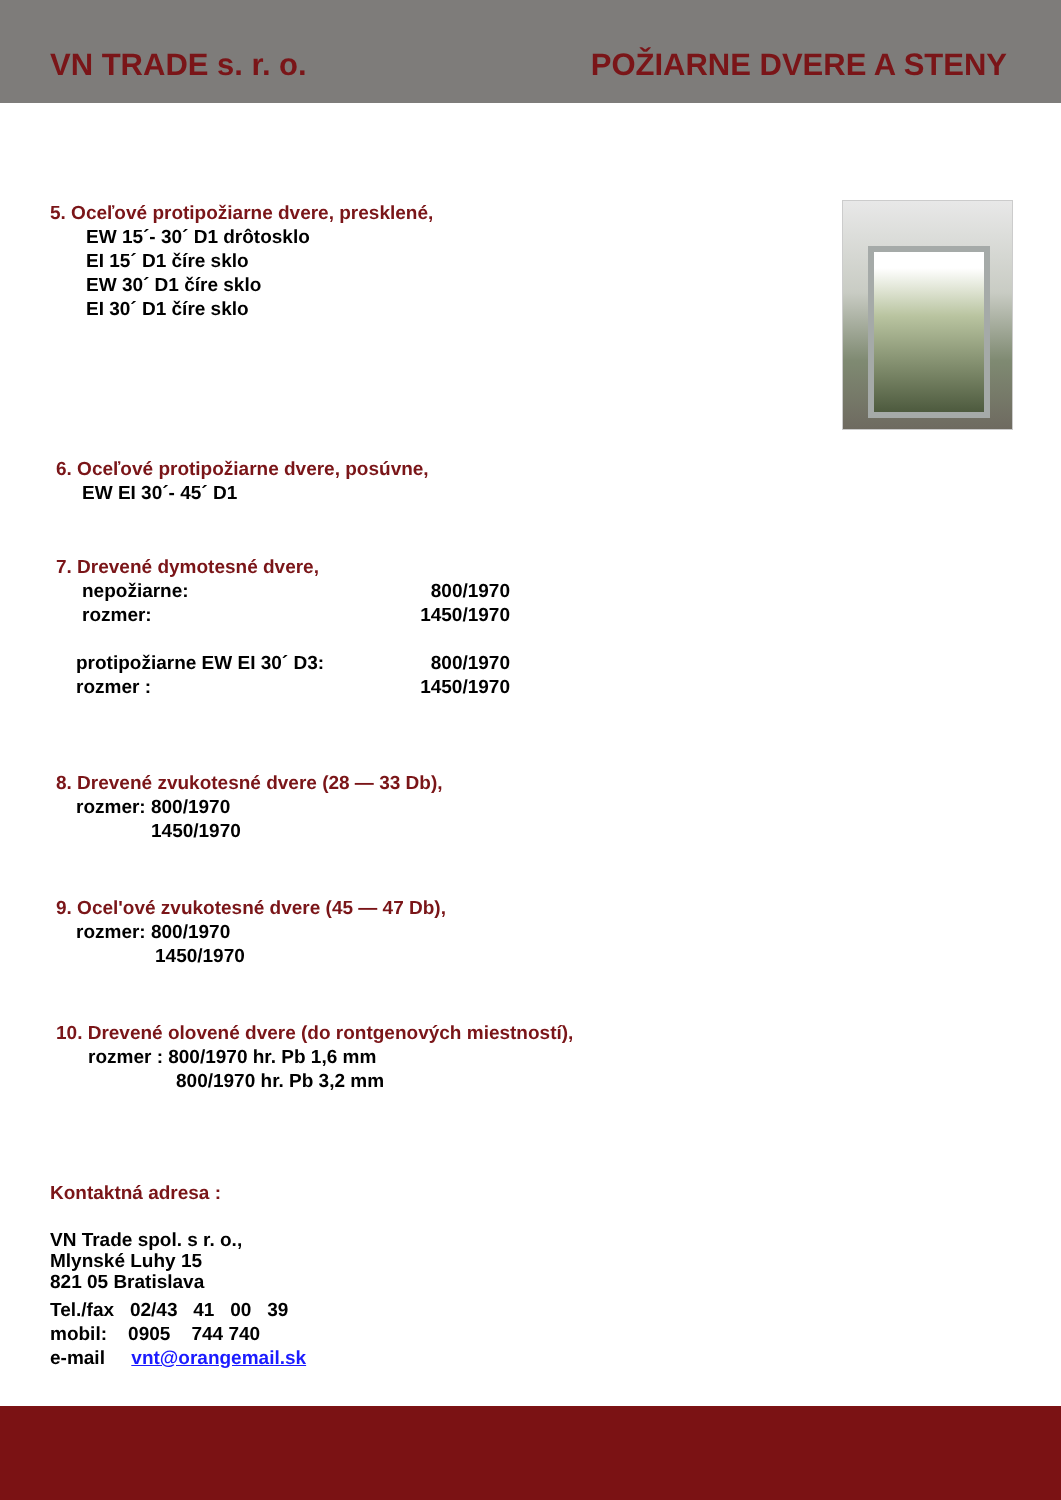VN TRADE s. r. o.
POŽIARNE DVERE A STENY
5. Oceľové protipožiarne dvere, presklené,
EW 15´- 30´ D1 drôtosklo
EI 15´ D1 číre sklo
EW 30´ D1 číre sklo
EI 30´ D1 číre sklo
6. Oceľové protipožiarne dvere, posúvne,
EW EI 30´- 45´ D1
7. Drevené dymotesné dvere,
nepožiarne:
rozmer: 800/1970
1450/1970
protipožiarne EW EI 30´ D3:
rozmer : 800/1970
1450/1970
8. Drevené zvukotesné dvere (28 — 33 Db),
rozmer: 800/1970
1450/1970
9. Ocel'ové zvukotesné dvere (45 — 47 Db),
rozmer: 800/1970
1450/1970
10. Drevené olovené dvere (do rontgenových miestností),
rozmer : 800/1970 hr. Pb 1,6 mm
800/1970 hr. Pb 3,2 mm
Kontaktná adresa :
VN Trade spol. s r. o.,
Mlynské Luhy 15
821 05 Bratislava
Tel./fax 02/43 41 00 39
mobil: 0905 744 740
e-mail vnt@orangemail.sk